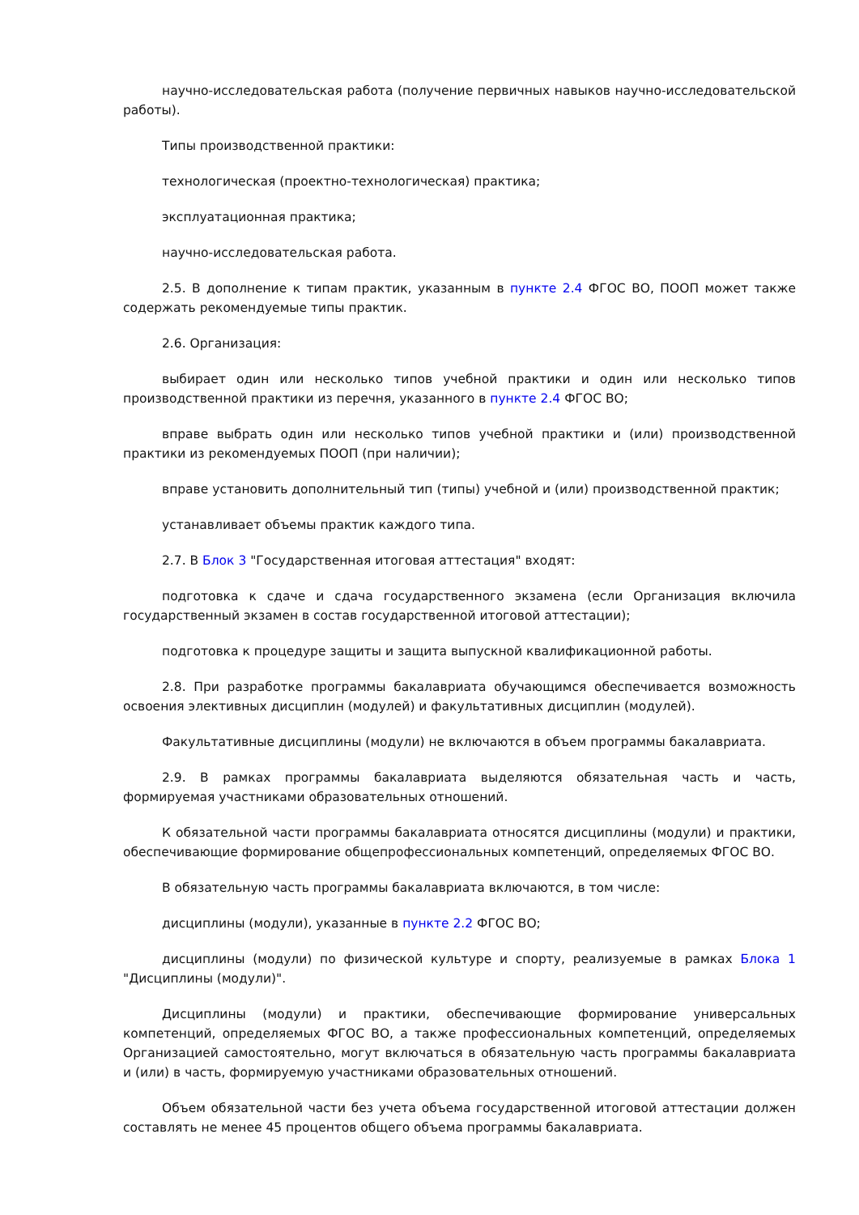научно-исследовательская работа (получение первичных навыков научно-исследовательской работы).
Типы производственной практики:
технологическая (проектно-технологическая) практика;
эксплуатационная практика;
научно-исследовательская работа.
2.5. В дополнение к типам практик, указанным в пункте 2.4 ФГОС ВО, ПООП может также содержать рекомендуемые типы практик.
2.6. Организация:
выбирает один или несколько типов учебной практики и один или несколько типов производственной практики из перечня, указанного в пункте 2.4 ФГОС ВО;
вправе выбрать один или несколько типов учебной практики и (или) производственной практики из рекомендуемых ПООП (при наличии);
вправе установить дополнительный тип (типы) учебной и (или) производственной практик;
устанавливает объемы практик каждого типа.
2.7. В Блок 3 "Государственная итоговая аттестация" входят:
подготовка к сдаче и сдача государственного экзамена (если Организация включила государственный экзамен в состав государственной итоговой аттестации);
подготовка к процедуре защиты и защита выпускной квалификационной работы.
2.8. При разработке программы бакалавриата обучающимся обеспечивается возможность освоения элективных дисциплин (модулей) и факультативных дисциплин (модулей).
Факультативные дисциплины (модули) не включаются в объем программы бакалавриата.
2.9. В рамках программы бакалавриата выделяются обязательная часть и часть, формируемая участниками образовательных отношений.
К обязательной части программы бакалавриата относятся дисциплины (модули) и практики, обеспечивающие формирование общепрофессиональных компетенций, определяемых ФГОС ВО.
В обязательную часть программы бакалавриата включаются, в том числе:
дисциплины (модули), указанные в пункте 2.2 ФГОС ВО;
дисциплины (модули) по физической культуре и спорту, реализуемые в рамках Блока 1 "Дисциплины (модули)".
Дисциплины (модули) и практики, обеспечивающие формирование универсальных компетенций, определяемых ФГОС ВО, а также профессиональных компетенций, определяемых Организацией самостоятельно, могут включаться в обязательную часть программы бакалавриата и (или) в часть, формируемую участниками образовательных отношений.
Объем обязательной части без учета объема государственной итоговой аттестации должен составлять не менее 45 процентов общего объема программы бакалавриата.